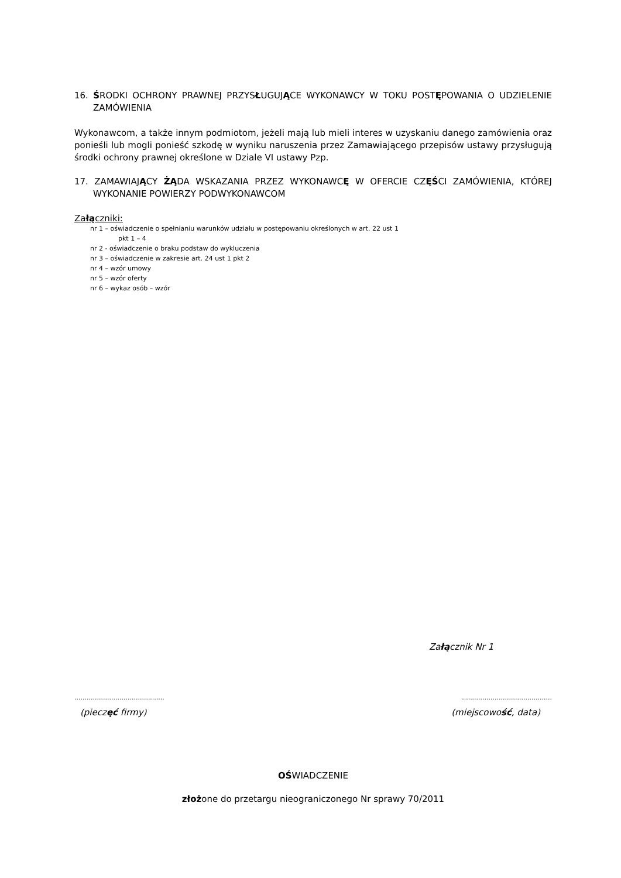16. ŚRODKI OCHRONY PRAWNEJ PRZYSŁUGUJĄCE WYKONAWCY W TOKU POSTĘPOWANIA O UDZIELENIE ZAMÓWIENIA
Wykonawcom, a także innym podmiotom, jeżeli mają lub mieli interes w uzyskaniu danego zamówienia oraz ponieśli lub mogli ponieść szkodę w wyniku naruszenia przez Zamawiającego przepisów ustawy przysługują środki ochrony prawnej określone w Dziale VI ustawy Pzp.
17. ZAMAWIAJĄCY ŻĄDA WSKAZANIA PRZEZ WYKONAWCĘ W OFERCIE CZĘŚCI ZAMÓWIENIA, KTÓREJ WYKONANIE POWIERZY PODWYKONAWCOM
Załączniki:
nr 1 – oświadczenie o spełnianiu warunków udziału w postępowaniu określonych w art. 22 ust 1
pkt 1 – 4
nr 2 - oświadczenie o braku podstaw do wykluczenia
nr 3 – oświadczenie w zakresie art. 24 ust 1 pkt 2
nr 4 – wzór umowy
nr 5 – wzór oferty
nr 6 – wykaz osób – wzór
Załącznik Nr 1
............................................
(pieczęć firmy)
............................................
(miejscowość, data)
OŚWIADCZENIE
złożone do przetargu nieograniczonego Nr sprawy 70/2011